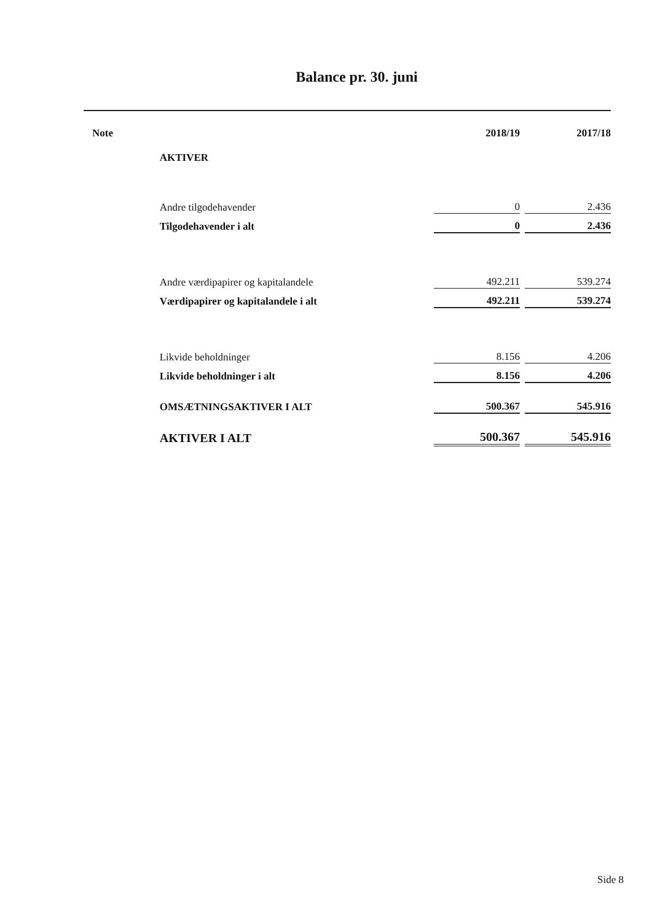Balance pr. 30. juni
| Note | | 2018/19 | | 2017/18 |
| --- | --- | --- | --- | --- |
| | AKTIVER | | | |
| | Andre tilgodehavender | 0 | | 2.436 |
| | Tilgodehavender i alt | 0 | | 2.436 |
| | Andre værdipapirer og kapitalandele | 492.211 | | 539.274 |
| | Værdipapirer og kapitalandele i alt | 492.211 | | 539.274 |
| | Likvide beholdninger | 8.156 | | 4.206 |
| | Likvide beholdninger i alt | 8.156 | | 4.206 |
| | OMSÆTNINGSAKTIVER I ALT | 500.367 | | 545.916 |
| | AKTIVER I ALT | 500.367 | | 545.916 |
Side 8